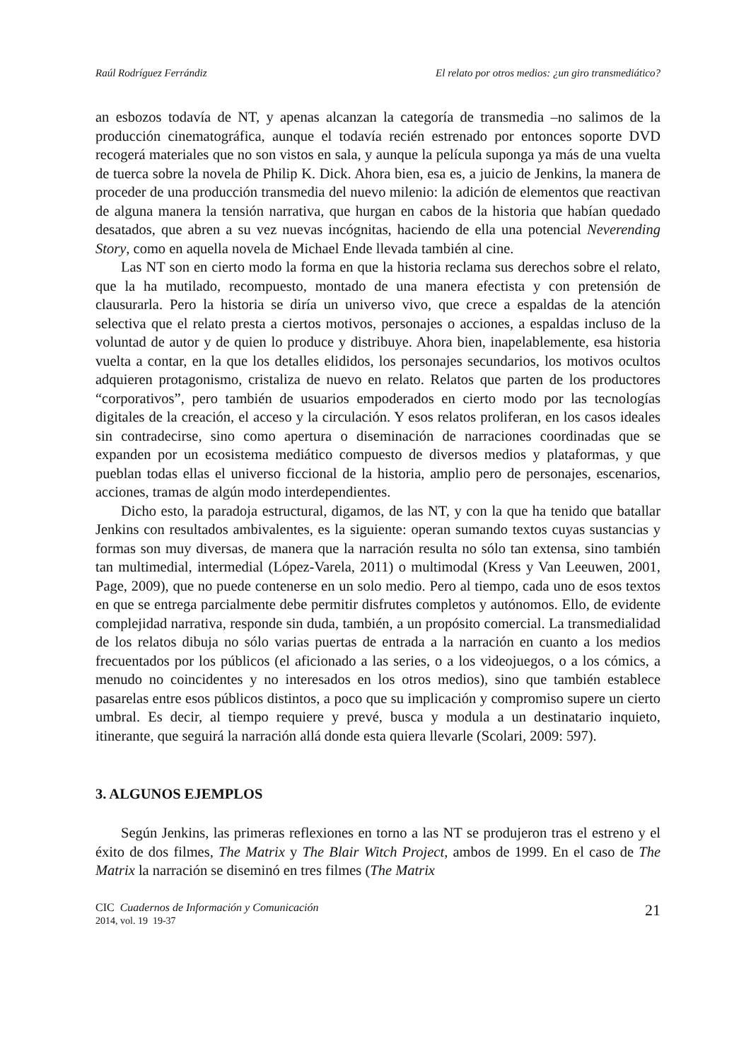Raúl Rodríguez Ferrándiz El relato por otros medios: ¿un giro transmediático?
an esbozos todavía de NT, y apenas alcanzan la categoría de transmedia –no salimos de la producción cinematográfica, aunque el todavía recién estrenado por entonces soporte DVD recogerá materiales que no son vistos en sala, y aunque la película suponga ya más de una vuelta de tuerca sobre la novela de Philip K. Dick. Ahora bien, esa es, a juicio de Jenkins, la manera de proceder de una producción transmedia del nuevo milenio: la adición de elementos que reactivan de alguna manera la tensión narrativa, que hurgan en cabos de la historia que habían quedado desatados, que abren a su vez nuevas incógnitas, haciendo de ella una potencial Neverending Story, como en aquella novela de Michael Ende llevada también al cine.
Las NT son en cierto modo la forma en que la historia reclama sus derechos sobre el relato, que la ha mutilado, recompuesto, montado de una manera efectista y con pretensión de clausurarla. Pero la historia se diría un universo vivo, que crece a espaldas de la atención selectiva que el relato presta a ciertos motivos, personajes o acciones, a espaldas incluso de la voluntad de autor y de quien lo produce y distribuye. Ahora bien, inapelablemente, esa historia vuelta a contar, en la que los detalles elididos, los personajes secundarios, los motivos ocultos adquieren protagonismo, cristaliza de nuevo en relato. Relatos que parten de los productores “corporativos”, pero también de usuarios empoderados en cierto modo por las tecnologías digitales de la creación, el acceso y la circulación. Y esos relatos proliferan, en los casos ideales sin contradecirse, sino como apertura o diseminación de narraciones coordinadas que se expanden por un ecosistema mediático compuesto de diversos medios y plataformas, y que pueblan todas ellas el universo ficcional de la historia, amplio pero de personajes, escenarios, acciones, tramas de algún modo interdependientes.
Dicho esto, la paradoja estructural, digamos, de las NT, y con la que ha tenido que batallar Jenkins con resultados ambivalentes, es la siguiente: operan sumando textos cuyas sustancias y formas son muy diversas, de manera que la narración resulta no sólo tan extensa, sino también tan multimedial, intermedial (López-Varela, 2011) o multimodal (Kress y Van Leeuwen, 2001, Page, 2009), que no puede contenerse en un solo medio. Pero al tiempo, cada uno de esos textos en que se entrega parcialmente debe permitir disfrutes completos y autónomos. Ello, de evidente complejidad narrativa, responde sin duda, también, a un propósito comercial. La transmedialidad de los relatos dibuja no sólo varias puertas de entrada a la narración en cuanto a los medios frecuentados por los públicos (el aficionado a las series, o a los videojuegos, o a los cómics, a menudo no coincidentes y no interesados en los otros medios), sino que también establece pasarelas entre esos públicos distintos, a poco que su implicación y compromiso supere un cierto umbral. Es decir, al tiempo requiere y prevé, busca y modula a un destinatario inquieto, itinerante, que seguirá la narración allá donde esta quiera llevarle (Scolari, 2009: 597).
3. ALGUNOS EJEMPLOS
Según Jenkins, las primeras reflexiones en torno a las NT se produjeron tras el estreno y el éxito de dos filmes, The Matrix y The Blair Witch Project, ambos de 1999. En el caso de The Matrix la narración se diseminó en tres filmes (The Matrix
CIC Cuadernos de Información y Comunicación
2014, vol. 19 19-37
21